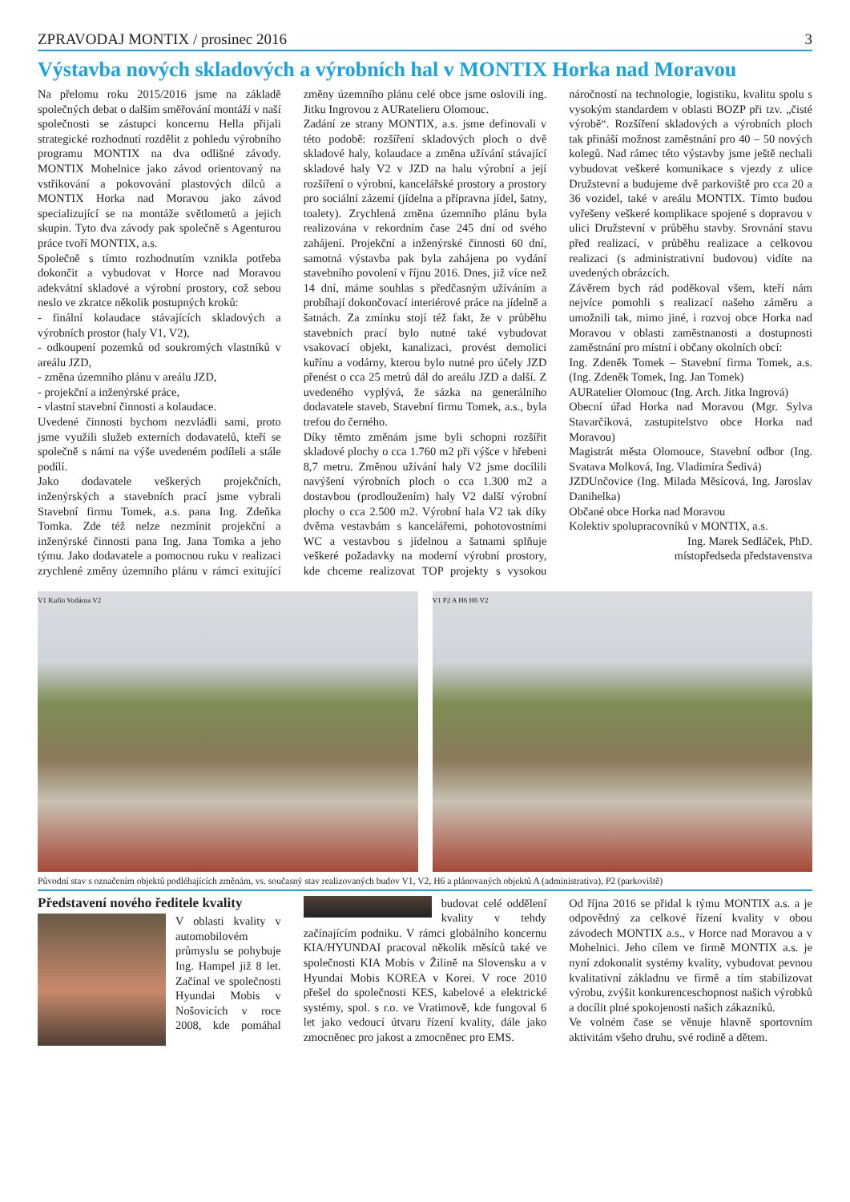ZPRAVODAJ MONTIX / prosinec 2016 3
Výstavba nových skladových a výrobních hal v MONTIX Horka nad Moravou
Na přelomu roku 2015/2016 jsme na základě společných debat o dalším směřování montáží v naší společnosti se zástupci koncernu Hella přijali strategické rozhodnutí rozdělit z pohledu výrobního programu MONTIX na dva odlišné závody. MONTIX Mohelnice jako závod orientovaný na vstřikování a pokovování plastových dílců a MONTIX Horka nad Moravou jako závod specializující se na montáže světlometů a jejich skupin. Tyto dva závody pak společně s Agenturou práce tvoří MONTIX, a.s.
Společně s tímto rozhodnutím vznikla potřeba dokončit a vybudovat v Horce nad Moravou adekvátní skladové a výrobní prostory, což sebou neslo ve zkratce několik postupných kroků:
- finální kolaudace stávajících skladových a výrobních prostor (haly V1, V2),
- odkoupení pozemků od soukromých vlastníků v areálu JZD,
- změna územního plánu v areálu JZD,
- projekční a inženýrské práce,
- vlastní stavební činnosti a kolaudace.
Uvedené činnosti bychom nezvládli sami, proto jsme využili služeb externích dodavatelů, kteří se společně s námi na výše uvedeném podíleli a stále podílí.
Jako dodavatele veškerých projekčních, inženýrských a stavebních prací jsme vybrali Stavební firmu Tomek, a.s. pana Ing. Zdeňka Tomka. Zde též nelze nezmínit projekční a inženýrské činnosti pana Ing. Jana Tomka a jeho týmu. Jako dodavatele a pomocnou ruku v realizaci zrychlené změny územního plánu v rámci exitující změny územního plánu celé obce jsme oslovili ing. Jitku Ingrovou z AURatelieru Olomouc.
Zadání ze strany MONTIX, a.s. jsme definovali v této podobě: rozšíření skladových ploch o dvě skladové haly, kolaudace a změna užívání stávající skladové haly V2 v JZD na halu výrobní a její rozšíření o výrobní, kancelářské prostory a prostory pro sociální zázemí (jídelna a přípravna jídel, šatny, toalety). Zrychlená změna územního plánu byla realizována v rekordním čase 245 dní od svého zahájení. Projekční a inženýrské činnosti 60 dní, samotná výstavba pak byla zahájena po vydání stavebního povolení v říjnu 2016. Dnes, již více než 14 dní, máme souhlas s předčasným užíváním a probíhají dokončovací interiérové práce na jídelně a šatnách. Za zmínku stojí též fakt, že v průběhu stavebních prací bylo nutné také vybudovat vsakovací objekt, kanalizaci, provést demolici kuřínu a vodárny, kterou bylo nutné pro účely JZD přenést o cca 25 metrů dál do areálu JZD a další. Z uvedeného vyplývá, že sázka na generálního dodavatele staveb, Stavební firmu Tomek, a.s., byla trefou do černého.
Díky těmto změnám jsme byli schopni rozšířit skladové plochy o cca 1.760 m2 při výšce v hřebeni 8,7 metru. Změnou užívání haly V2 jsme docílili navýšení výrobních ploch o cca 1.300 m2 a dostavbou (prodloužením) haly V2 další výrobní plochy o cca 2.500 m2. Výrobní hala V2 tak díky dvěma vestavbám s kancelářemi, pohotovostními WC a vestavbou s jídelnou a šatnami splňuje veškeré požadavky na moderní výrobní prostory, kde chceme realizovat TOP projekty s vysokou náročností na technologie, logistiku, kvalitu spolu s vysokým standardem v oblasti BOZP při tzv. „čisté výrobě“. Rozšíření skladových a výrobních ploch tak přináší možnost zaměstnání pro 40 – 50 nových kolegů. Nad rámec této výstavby jsme ještě nechali vybudovat veškeré komunikace s vjezdy z ulice Družstevní a budujeme dvě parkoviště pro cca 20 a 36 vozidel, také v areálu MONTIX. Tímto budou vyřešeny veškeré komplikace spojené s dopravou v ulici Družstevní v průběhu stavby. Srovnání stavu před realizací, v průběhu realizace a celkovou realizaci (s administrativní budovou) vidíte na uvedených obrázcích.
Závěrem bych rád poděkoval všem, kteří nám nejvíce pomohli s realizací našeho záměru a umožnili tak, mimo jiné, i rozvoj obce Horka nad Moravou v oblasti zaměstnanosti a dostupnosti zaměstnání pro místní i občany okolních obcí:
Ing. Zdeněk Tomek – Stavební firma Tomek, a.s. (Ing. Zdeněk Tomek, Ing. Jan Tomek)
AURatelier Olomouc (Ing. Arch. Jitka Ingrová)
Obecní úřad Horka nad Moravou (Mgr. Sylva Stavarčíková, zastupitelstvo obce Horka nad Moravou)
Magistrát města Olomouce, Stavební odbor (Ing. Svatava Molková, Ing. Vladimíra Šedivá)
JZDUnčovice (Ing. Milada Měsícová, Ing. Jaroslav Danihelka)
Občané obce Horka nad Moravou
Kolektiv spolupracovníků v MONTIX, a.s.
Ing. Marek Sedláček, PhD.
místopředseda představenstva
V1 Kuřín Vodárna V2 V1 P2 A H6 H6 V2
Původní stav s označením objektů podléhajících změnám, vs. současný stav realizovaných budov V1, V2, H6 a plánovaných objektů A (administrativa), P2 (parkoviště)
Představení nového ředitele kvality
V oblasti kvality v automobilovém průmyslu se pohybuje Ing. Hampel již 8 let. Začínal ve společnosti Hyundai Mobis v Nošovicích v roce 2008, kde pomáhal budovat celé oddělení kvality v tehdy začínajícím podniku. V rámci globálního koncernu KIA/HYUNDAI pracoval několik měsíců také ve společnosti KIA Mobis v Žilině na Slovensku a v Hyundai Mobis KOREA v Korei. V roce 2010 přešel do společnosti KES, kabelové a elektrické systémy, spol. s r.o. ve Vratimově, kde fungoval 6 let jako vedoucí útvaru řízení kvality, dále jako zmocněnec pro jakost a zmocněnec pro EMS.
Od října 2016 se přidal k týmu MONTIX a.s. a je odpovědný za celkové řízení kvality v obou závodech MONTIX a.s., v Horce nad Moravou a v Mohelnici. Jeho cílem ve firmě MONTIX a.s. je nyní zdokonalit systémy kvality, vybudovat pevnou kvalitativní základnu ve firmě a tím stabilizovat výrobu, zvýšit konkurenceschopnost našich výrobků a docílit plné spokojenosti našich zákazníků.
Ve volném čase se věnuje hlavně sportovním aktivitám všeho druhu, své rodině a dětem.